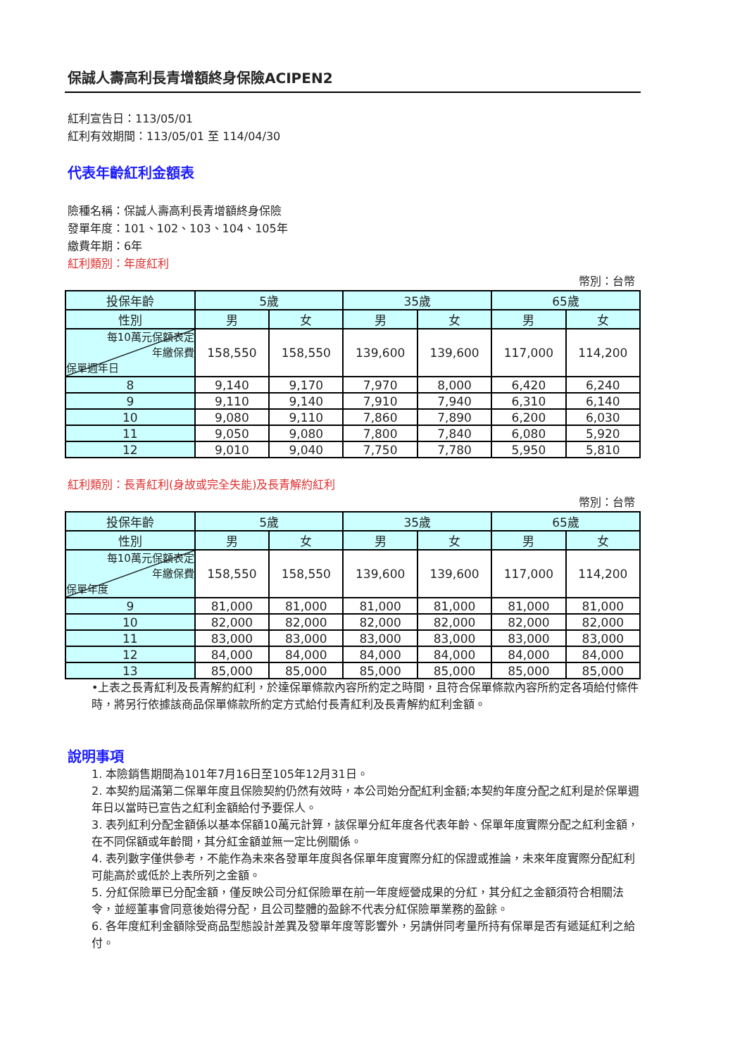保誠人壽高利長青增額終身保險ACIPEN2
紅利宣告日：113/05/01
紅利有效期間：113/05/01 至 114/04/30
代表年齡紅利金額表
險種名稱：保誠人壽高利長青增額終身保險
發單年度：101、102、103、104、105年
繳費年期：6年
紅利類別：年度紅利
幣別：台幣
| 投保年齡 | 5歲 | | 35歲 | | 65歲 | |
| --- | --- | --- | --- | --- | --- | --- |
| 性別 | 男 | 女 | 男 | 女 | 男 | 女 |
| 每10萬元保額表定 年繳保費 保單週年日 | 158,550 | 158,550 | 139,600 | 139,600 | 117,000 | 114,200 |
| 8 | 9,140 | 9,170 | 7,970 | 8,000 | 6,420 | 6,240 |
| 9 | 9,110 | 9,140 | 7,910 | 7,940 | 6,310 | 6,140 |
| 10 | 9,080 | 9,110 | 7,860 | 7,890 | 6,200 | 6,030 |
| 11 | 9,050 | 9,080 | 7,800 | 7,840 | 6,080 | 5,920 |
| 12 | 9,010 | 9,040 | 7,750 | 7,780 | 5,950 | 5,810 |
紅利類別：長青紅利(身故或完全失能)及長青解約紅利
幣別：台幣
| 投保年齡 | 5歲 | | 35歲 | | 65歲 | |
| --- | --- | --- | --- | --- | --- | --- |
| 性別 | 男 | 女 | 男 | 女 | 男 | 女 |
| 每10萬元保額表定 年繳保費 保單年度 | 158,550 | 158,550 | 139,600 | 139,600 | 117,000 | 114,200 |
| 9 | 81,000 | 81,000 | 81,000 | 81,000 | 81,000 | 81,000 |
| 10 | 82,000 | 82,000 | 82,000 | 82,000 | 82,000 | 82,000 |
| 11 | 83,000 | 83,000 | 83,000 | 83,000 | 83,000 | 83,000 |
| 12 | 84,000 | 84,000 | 84,000 | 84,000 | 84,000 | 84,000 |
| 13 | 85,000 | 85,000 | 85,000 | 85,000 | 85,000 | 85,000 |
•上表之長青紅利及長青解約紅利，於達保單條款內容所約定之時間，且符合保單條款內容所約定各項給付條件時，將另行依據該商品保單條款所約定方式給付長青紅利及長青解約紅利金額。
說明事項
1. 本險銷售期間為101年7月16日至105年12月31日。
2. 本契約屆滿第二保單年度且保險契約仍然有效時，本公司始分配紅利金額;本契約年度分配之紅利是於保單週年日以當時已宣告之紅利金額給付予要保人。
3. 表列紅利分配金額係以基本保額10萬元計算，該保單分紅年度各代表年齡、保單年度實際分配之紅利金額，在不同保額或年齡間，其分紅金額並無一定比例關係。
4. 表列數字僅供參考，不能作為未來各發單年度與各保單年度實際分紅的保證或推論，未來年度實際分配紅利可能高於或低於上表所列之金額。
5. 分紅保險單已分配金額，僅反映公司分紅保險單在前一年度經營成果的分紅，其分紅之金額須符合相關法令，並經董事會同意後始得分配，且公司整體的盈餘不代表分紅保險單業務的盈餘。
6. 各年度紅利金額除受商品型態設計差異及發單年度等影響外，另請併同考量所持有保單是否有遞延紅利之給付。